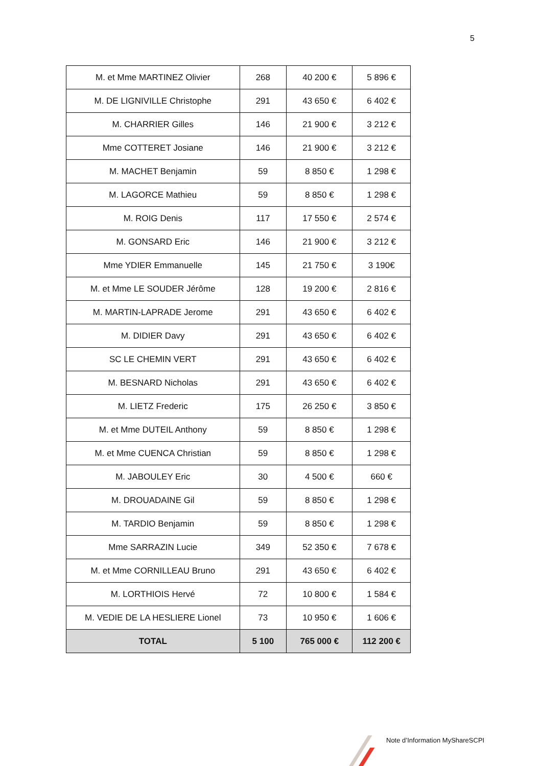5
| M. et Mme MARTINEZ Olivier | 268 | 40 200 € | 5 896 € |
| M. DE LIGNIVILLE Christophe | 291 | 43 650 € | 6 402 € |
| M. CHARRIER Gilles | 146 | 21 900 € | 3 212 € |
| Mme COTTERET Josiane | 146 | 21 900 € | 3 212 € |
| M. MACHET Benjamin | 59 | 8 850 € | 1 298 € |
| M. LAGORCE Mathieu | 59 | 8 850 € | 1 298 € |
| M. ROIG Denis | 117 | 17 550 € | 2 574 € |
| M. GONSARD Eric | 146 | 21 900 € | 3 212 € |
| Mme YDIER Emmanuelle | 145 | 21 750 € | 3 190€ |
| M. et Mme LE SOUDER Jérôme | 128 | 19 200 € | 2 816 € |
| M. MARTIN-LAPRADE Jerome | 291 | 43 650 € | 6 402 € |
| M. DIDIER Davy | 291 | 43 650 € | 6 402 € |
| SC LE CHEMIN VERT | 291 | 43 650 € | 6 402 € |
| M. BESNARD Nicholas | 291 | 43 650 € | 6 402 € |
| M. LIETZ Frederic | 175 | 26 250 € | 3 850 € |
| M. et Mme DUTEIL Anthony | 59 | 8 850 € | 1 298 € |
| M. et Mme CUENCA Christian | 59 | 8 850 € | 1 298 € |
| M. JABOULEY Eric | 30 | 4 500 € | 660 € |
| M. DROUADAINE Gil | 59 | 8 850 € | 1 298 € |
| M. TARDIO Benjamin | 59 | 8 850 € | 1 298 € |
| Mme SARRAZIN Lucie | 349 | 52 350 € | 7 678 € |
| M. et Mme CORNILLEAU Bruno | 291 | 43 650 € | 6 402 € |
| M. LORTHIOIS Hervé | 72 | 10 800 € | 1 584 € |
| M. VEDIE DE LA HESLIERE Lionel | 73 | 10 950 € | 1 606 € |
| TOTAL | 5 100 | 765 000 € | 112 200 € |
Note d’Information MyShareSCPI